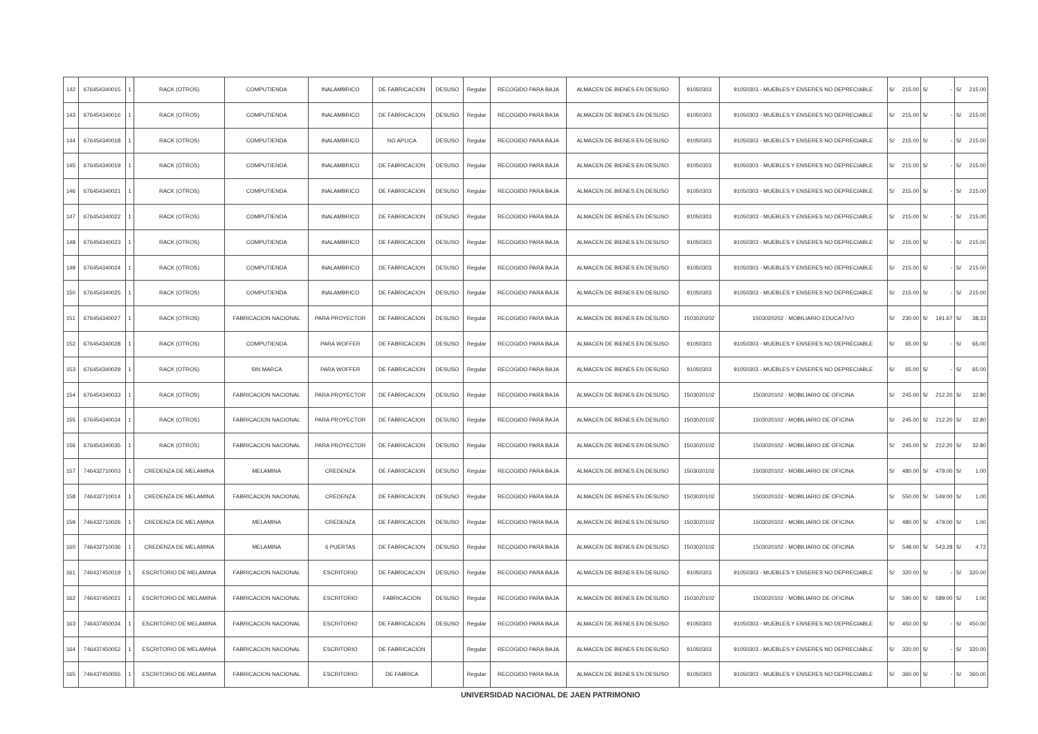| 142 | 676454340015 | 1 | RACK (OTROS) | COMPUTIENDA | INALAMBRICO | DE FABRICACION | DESUSO | Regular | RECOGIDO PARA BAJA | ALMACEN DE BIENES EN DESUSO | 91050303 | 91050303 - MUEBLES Y ENSERES NO DEPRECIABLE | S/ | 215.00 | S/ | - | S/ | 215.00 |
| 143 | 676454340016 | 1 | RACK (OTROS) | COMPUTIENDA | INALAMBRICO | DE FABRICACION | DESUSO | Regular | RECOGIDO PARA BAJA | ALMACEN DE BIENES EN DESUSO | 91050303 | 91050303 - MUEBLES Y ENSERES NO DEPRECIABLE | S/ | 215.00 | S/ | - | S/ | 215.00 |
| 144 | 676454340018 | 1 | RACK (OTROS) | COMPUTIENDA | INALAMBRICO | NO APLICA | DESUSO | Regular | RECOGIDO PARA BAJA | ALMACEN DE BIENES EN DESUSO | 91050303 | 91050303 - MUEBLES Y ENSERES NO DEPRECIABLE | S/ | 215.00 | S/ | - | S/ | 215.00 |
| 145 | 676454340019 | 1 | RACK (OTROS) | COMPUTIENDA | INALAMBRICO | DE FABRICACION | DESUSO | Regular | RECOGIDO PARA BAJA | ALMACEN DE BIENES EN DESUSO | 91050303 | 91050303 - MUEBLES Y ENSERES NO DEPRECIABLE | S/ | 215.00 | S/ | - | S/ | 215.00 |
| 146 | 676454340021 | 1 | RACK (OTROS) | COMPUTIENDA | INALAMBRICO | DE FABRICACION | DESUSO | Regular | RECOGIDO PARA BAJA | ALMACEN DE BIENES EN DESUSO | 91050303 | 91050303 - MUEBLES Y ENSERES NO DEPRECIABLE | S/ | 215.00 | S/ | - | S/ | 215.00 |
| 147 | 676454340022 | 1 | RACK (OTROS) | COMPUTIENDA | INALAMBRICO | DE FABRICACION | DESUSO | Regular | RECOGIDO PARA BAJA | ALMACEN DE BIENES EN DESUSO | 91050303 | 91050303 - MUEBLES Y ENSERES NO DEPRECIABLE | S/ | 215.00 | S/ | - | S/ | 215.00 |
| 148 | 676454340023 | 1 | RACK (OTROS) | COMPUTIENDA | INALAMBRICO | DE FABRICACION | DESUSO | Regular | RECOGIDO PARA BAJA | ALMACEN DE BIENES EN DESUSO | 91050303 | 91050303 - MUEBLES Y ENSERES NO DEPRECIABLE | S/ | 215.00 | S/ | - | S/ | 215.00 |
| 149 | 676454340024 | 1 | RACK (OTROS) | COMPUTIENDA | INALAMBRICO | DE FABRICACION | DESUSO | Regular | RECOGIDO PARA BAJA | ALMACEN DE BIENES EN DESUSO | 91050303 | 91050303 - MUEBLES Y ENSERES NO DEPRECIABLE | S/ | 215.00 | S/ | - | S/ | 215.00 |
| 150 | 676454340025 | 1 | RACK (OTROS) | COMPUTIENDA | INALAMBRICO | DE FABRICACION | DESUSO | Regular | RECOGIDO PARA BAJA | ALMACEN DE BIENES EN DESUSO | 91050303 | 91050303 - MUEBLES Y ENSERES NO DEPRECIABLE | S/ | 215.00 | S/ | - | S/ | 215.00 |
| 151 | 676454340027 | 1 | RACK (OTROS) | FABRICACION NACIONAL | PARA PROYECTOR | DE FABRICACION | DESUSO | Regular | RECOGIDO PARA BAJA | ALMACEN DE BIENES EN DESUSO | 1503020202 | 1503020202 - MOBILIARIO EDUCATIVO | S/ | 230.00 | S/ | 191.67 | S/ | 38.33 |
| 152 | 676454340028 | 1 | RACK (OTROS) | COMPUTIENDA | PARA WOFFER | DE FABRICACION | DESUSO | Regular | RECOGIDO PARA BAJA | ALMACEN DE BIENES EN DESUSO | 91050303 | 91050303 - MUEBLES Y ENSERES NO DEPRECIABLE | S/ | 65.00 | S/ | - | S/ | 65.00 |
| 153 | 676454340029 | 1 | RACK (OTROS) | SIN MARCA | PARA WOFFER | DE FABRICACION | DESUSO | Regular | RECOGIDO PARA BAJA | ALMACEN DE BIENES EN DESUSO | 91050303 | 91050303 - MUEBLES Y ENSERES NO DEPRECIABLE | S/ | 65.00 | S/ | - | S/ | 65.00 |
| 154 | 676454340033 | 1 | RACK (OTROS) | FABRICACION NACIONAL | PARA PROYECTOR | DE FABRICACION | DESUSO | Regular | RECOGIDO PARA BAJA | ALMACEN DE BIENES EN DESUSO | 1503020102 | 1503020102 - MOBILIARIO DE OFICINA | S/ | 245.00 | S/ | 212.20 | S/ | 32.80 |
| 155 | 676454340034 | 1 | RACK (OTROS) | FABRICACION NACIONAL | PARA PROYECTOR | DE FABRICACION | DESUSO | Regular | RECOGIDO PARA BAJA | ALMACEN DE BIENES EN DESUSO | 1503020102 | 1503020102 - MOBILIARIO DE OFICINA | S/ | 245.00 | S/ | 212.20 | S/ | 32.80 |
| 156 | 676454340035 | 1 | RACK (OTROS) | FABRICACION NACIONAL | PARA PROYECTOR | DE FABRICACION | DESUSO | Regular | RECOGIDO PARA BAJA | ALMACEN DE BIENES EN DESUSO | 1503020102 | 1503020102 - MOBILIARIO DE OFICINA | S/ | 245.00 | S/ | 212.20 | S/ | 32.80 |
| 157 | 746432710003 | 1 | CREDENZA DE MELAMINA | MELAMINA | CREDENZA | DE FABRICACION | DESUSO | Regular | RECOGIDO PARA BAJA | ALMACEN DE BIENES EN DESUSO | 1503020102 | 1503020102 - MOBILIARIO DE OFICINA | S/ | 480.00 | S/ | 479.00 | S/ | 1.00 |
| 158 | 746432710014 | 1 | CREDENZA DE MELAMINA | FABRICACION NACIONAL | CREDENZA | DE FABRICACION | DESUSO | Regular | RECOGIDO PARA BAJA | ALMACEN DE BIENES EN DESUSO | 1503020102 | 1503020102 - MOBILIARIO DE OFICINA | S/ | 550.00 | S/ | 549.00 | S/ | 1.00 |
| 159 | 746432710026 | 1 | CREDENZA DE MELAMINA | MELAMINA | CREDENZA | DE FABRICACION | DESUSO | Regular | RECOGIDO PARA BAJA | ALMACEN DE BIENES EN DESUSO | 1503020102 | 1503020102 - MOBILIARIO DE OFICINA | S/ | 480.00 | S/ | 479.00 | S/ | 1.00 |
| 160 | 746432710036 | 1 | CREDENZA DE MELAMINA | MELAMINA | 6 PUERTAS | DE FABRICACION | DESUSO | Regular | RECOGIDO PARA BAJA | ALMACEN DE BIENES EN DESUSO | 1503020102 | 1503020102 - MOBILIARIO DE OFICINA | S/ | 548.00 | S/ | 543.28 | S/ | 4.72 |
| 161 | 746437450019 | 1 | ESCRITORIO DE MELAMINA | FABRICACION NACIONAL | ESCRITORIO | DE FABRICACION | DESUSO | Regular | RECOGIDO PARA BAJA | ALMACEN DE BIENES EN DESUSO | 91050303 | 91050303 - MUEBLES Y ENSERES NO DEPRECIABLE | S/ | 320.00 | S/ | - | S/ | 320.00 |
| 162 | 746437450021 | 1 | ESCRITORIO DE MELAMINA | FABRICACION NACIONAL | ESCRITORIO | FABRICACION | DESUSO | Regular | RECOGIDO PARA BAJA | ALMACEN DE BIENES EN DESUSO | 1503020102 | 1503020102 - MOBILIARIO DE OFICINA | S/ | 590.00 | S/ | 589.00 | S/ | 1.00 |
| 163 | 746437450034 | 1 | ESCRITORIO DE MELAMINA | FABRICACION NACIONAL | ESCRITORIO | DE FABRICACION | DESUSO | Regular | RECOGIDO PARA BAJA | ALMACEN DE BIENES EN DESUSO | 91050303 | 91050303 - MUEBLES Y ENSERES NO DEPRECIABLE | S/ | 450.00 | S/ | - | S/ | 450.00 |
| 164 | 746437450052 | 1 | ESCRITORIO DE MELAMINA | FABRICACION NACIONAL | ESCRITORIO | DE FABRICACION | | Regular | RECOGIDO PARA BAJA | ALMACEN DE BIENES EN DESUSO | 91050303 | 91050303 - MUEBLES Y ENSERES NO DEPRECIABLE | S/ | 320.00 | S/ | - | S/ | 320.00 |
| 165 | 746437450055 | 1 | ESCRITORIO DE MELAMINA | FABRICACION NACIONAL | ESCRITORIO | DE FABRICA | | Regular | RECOGIDO PARA BAJA | ALMACEN DE BIENES EN DESUSO | 91050303 | 91050303 - MUEBLES Y ENSERES NO DEPRECIABLE | S/ | 360.00 | S/ | - | S/ | 360.00 |
UNIVERSIDAD NACIONAL DE JAEN PATRIMONIO